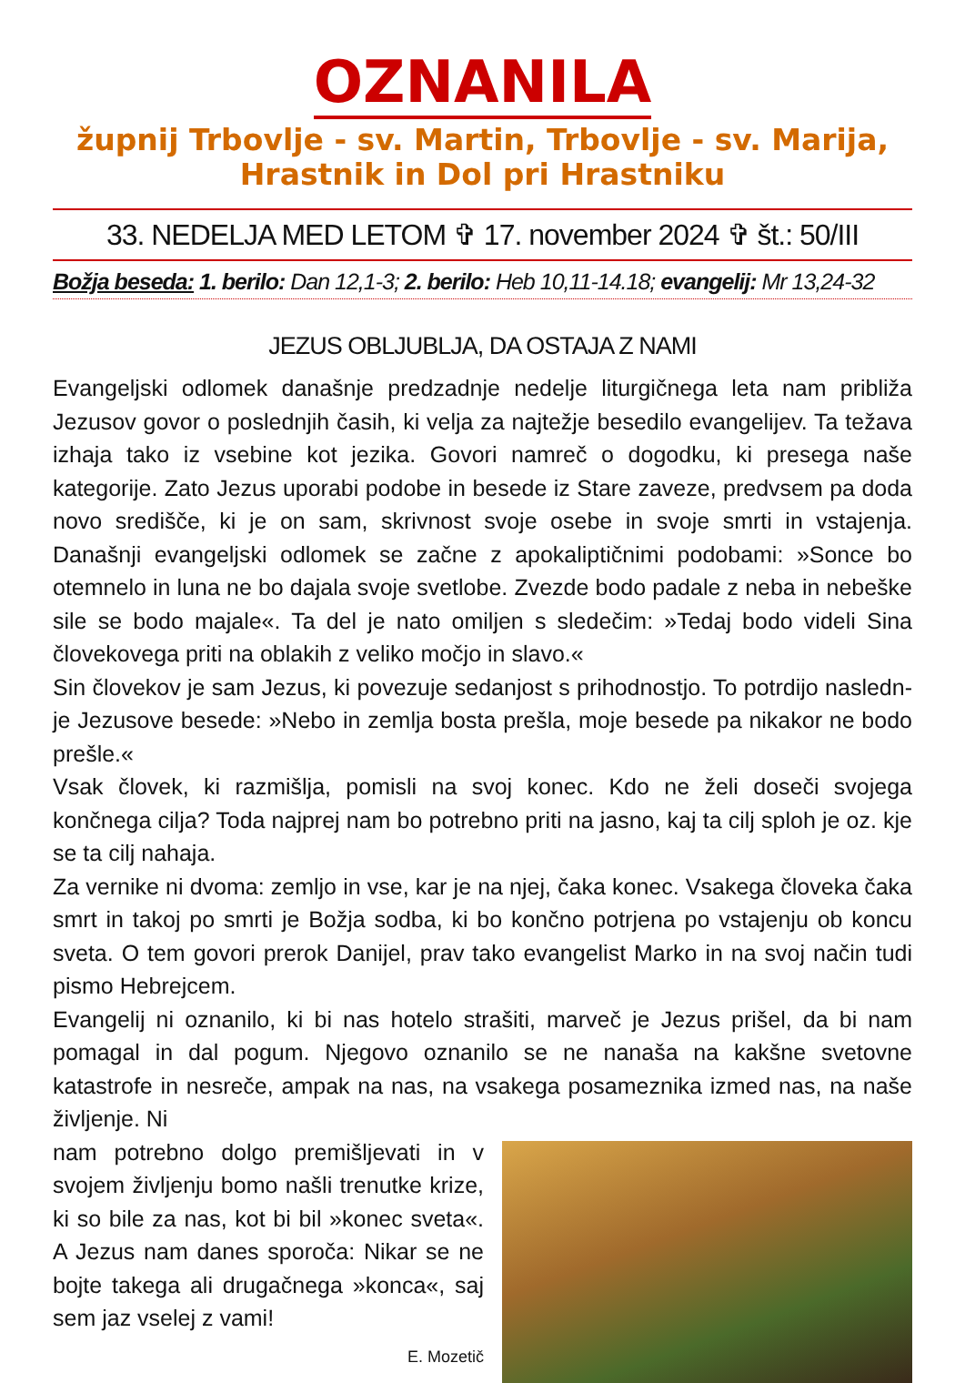OZNANILA
župnij Trbovlje - sv. Martin, Trbovlje - sv. Marija,
Hrastnik in Dol pri Hrastniku
33. NEDELJA MED LETOM ✞ 17. november 2024 ✞ št.: 50/III
Božja beseda: 1. berilo: Dan 12,1-3; 2. berilo: Heb 10,11-14.18; evangelij: Mr 13,24-32
JEZUS OBLJUBLJA, DA OSTAJA Z NAMI
Evangeljski odlomek današnje predzadnje nedelje liturgičnega leta nam približa Jezusov govor o poslednjih časih, ki velja za najtežje besedilo evangelijev. Ta težava izhaja tako iz vsebine kot jezika. Govori namreč o dogodku, ki presega naše kategorije. Zato Jezus uporabi podobe in besede iz Stare zaveze, predvsem pa doda novo središče, ki je on sam, skrivnost svoje osebe in svoje smrti in vstajenja. Današnji evangeljski odlomek se začne z apokaliptičnimi podobami: »Sonce bo otemnelo in luna ne bo dajala svoje svetlobe. Zvezde bodo padale z neba in nebeške sile se bodo majale«. Ta del je nato omiljen s sledečim: »Tedaj bodo videli Sina človekovega priti na oblakih z veliko močjo in slavo.«
Sin človekov je sam Jezus, ki povezuje sedanjost s prihodnostjo. To potrdijo nasledn­je Jezusove besede: »Nebo in zemlja bosta prešla, moje besede pa nikakor ne bodo prešle.«
Vsak človek, ki razmišlja, pomisli na svoj konec. Kdo ne želi doseči svojega končnega cilja? Toda najprej nam bo potrebno priti na jasno, kaj ta cilj sploh je oz. kje se ta cilj nahaja.
Za vernike ni dvoma: zemljo in vse, kar je na njej, čaka konec. Vsakega človeka čaka smrt in takoj po smrti je Božja sodba, ki bo končno potrjena po vstajenju ob koncu sveta. O tem govori prerok Danijel, prav tako evangelist Marko in na svoj način tudi pismo Hebrejcem.
Evangelij ni oznanilo, ki bi nas hotelo strašiti, marveč je Jezus prišel, da bi nam pomagal in dal pogum. Njegovo oznanilo se ne nanaša na kakšne svetovne katastrofe in nesreče, ampak na nas, na vsakega posameznika izmed nas, na naše življenje. Ni
nam potrebno dolgo premišljevati in v svojem življenju bomo našli trenutke krize, ki so bile za nas, kot bi bil »konec sveta«. A Jezus nam danes sporoča: Nikar se ne bojte takega ali drugačnega »konca«, saj sem jaz vselej z vami!
E. Mozetič